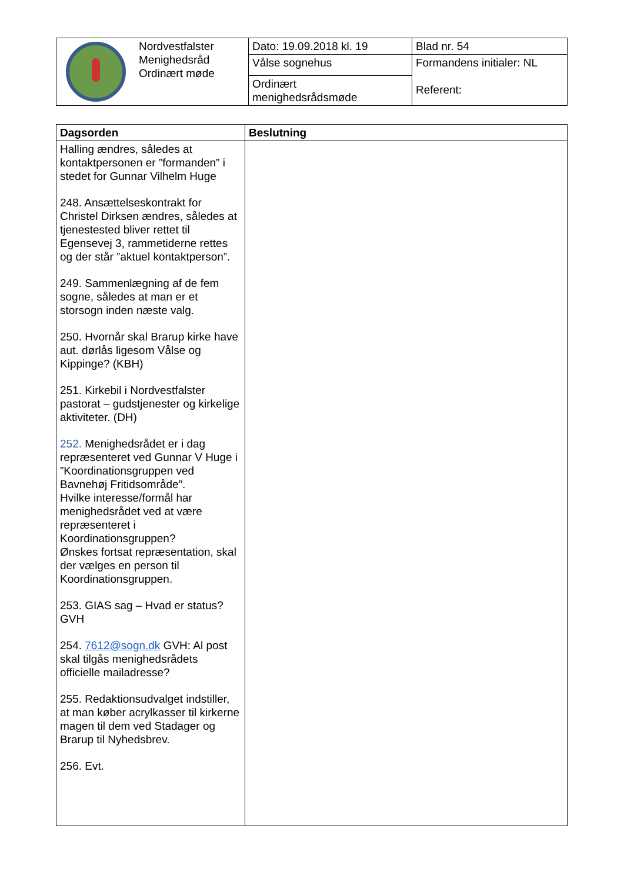| | Nordvestfalster Menighedsråd Ordinært møde | Dato: 19.09.2018 kl. 19 | Blad nr. 54 |
| | | Vålse sognehus | Formandens initialer: NL Referent: |
| | | Ordinært menighedsrådsmøde | |
| Dagsorden | Beslutning |
| --- | --- |
| Halling ændres, således at kontaktpersonen er ”formanden” i stedet for Gunnar Vilhelm Huge 248. Ansættelseskontrakt for Christel Dirksen ændres, således at tjenestested bliver rettet til Egensevej 3, rammetiderne rettes og der står ”aktuel kontaktperson”. 249. Sammenlægning af de fem sogne, således at man er et storsogn inden næste valg. 250. Hvornår skal Brarup kirke have aut. dørlås ligesom Vålse og Kippinge? (KBH) 251. Kirkebil i Nordvestfalster pastorat – gudstjenester og kirkelige aktiviteter. (DH) 252. Menighedsrådet er i dag repræsenteret ved Gunnar V Huge i ”Koordinationsgruppen ved Bavnehøj Fritidsområde”. Hvilke interesse/formål har menighedsrådet ved at være repræsenteret i Koordinationsgruppen? Ønskes fortsat repræsentation, skal der vælges en person til Koordinationsgruppen. 253. GIAS sag – Hvad er status? GVH 254. 7612@sogn.dk GVH: Al post skal tilgås menighedsrådets officielle mailadresse? 255. Redaktionsudvalget indstiller, at man køber acrylkasser til kirkerne magen til dem ved Stadager og Brarup til Nyhedsbrev. 256. Evt. | |